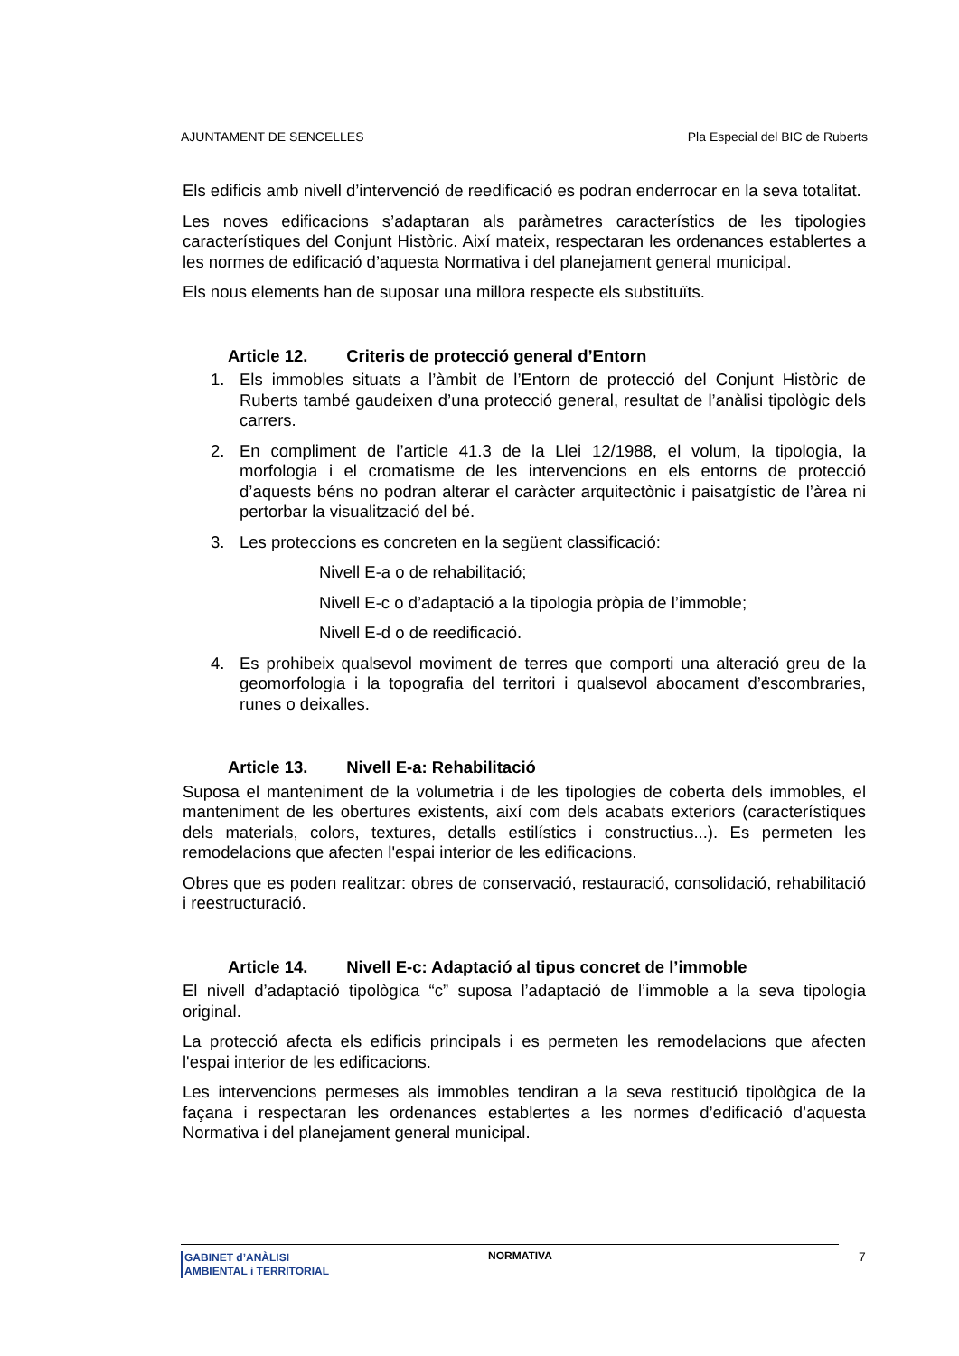AJUNTAMENT DE SENCELLES Pla Especial del BIC de Ruberts
Els edificis amb nivell d’intervenció de reedificació es podran enderrocar en la seva totalitat.
Les noves edificacions s’adaptaran als paràmetres característics de les tipologies característiques del Conjunt Històric. Així mateix, respectaran les ordenances establertes a les normes de edificació d’aquesta Normativa i del planejament general municipal.
Els nous elements han de suposar una millora respecte els substituïts.
Article 12. Criteris de protecció general d’Entorn
1. Els immobles situats a l’àmbit de l’Entorn de protecció del Conjunt Històric de Ruberts també gaudeixen d’una protecció general, resultat de l’anàlisi tipològic dels carrers.
2. En compliment de l’article 41.3 de la Llei 12/1988, el volum, la tipologia, la morfologia i el cromatisme de les intervencions en els entorns de protecció d’aquests béns no podran alterar el caràcter arquitectònic i paisatgístic de l’àrea ni pertorbar la visualització del bé.
3. Les proteccions es concreten en la següent classificació:
Nivell E-a o de rehabilitació;
Nivell E-c o d’adaptació a la tipologia pròpia de l’immoble;
Nivell E-d o de reedificació.
4. Es prohibeix qualsevol moviment de terres que comporti una alteració greu de la geomorfologia i la topografia del territori i qualsevol abocament d’escombraries, runes o deixalles.
Article 13. Nivell E-a: Rehabilitació
Suposa el manteniment de la volumetria i de les tipologies de coberta dels immobles, el manteniment de les obertures existents, així com dels acabats exteriors (característiques dels materials, colors, textures, detalls estilístics i constructius...). Es permeten les remodelacions que afecten l'espai interior de les edificacions.
Obres que es poden realitzar: obres de conservació, restauració, consolidació, rehabilitació i reestructuració.
Article 14. Nivell E-c: Adaptació al tipus concret de l’immoble
El nivell d’adaptació tipològica “c” suposa l’adaptació de l’immoble a la seva tipologia original.
La protecció afecta els edificis principals i es permeten les remodelacions que afecten l'espai interior de les edificacions.
Les intervencions permeses als immobles tendiran a la seva restitució tipològica de la façana i respectaran les ordenances establertes a les normes d’edificació d’aquesta Normativa i del planejament general municipal.
GABINET d’ANÀLISI
AMBIENTAL i TERRITORIAL
NORMATIVA 7